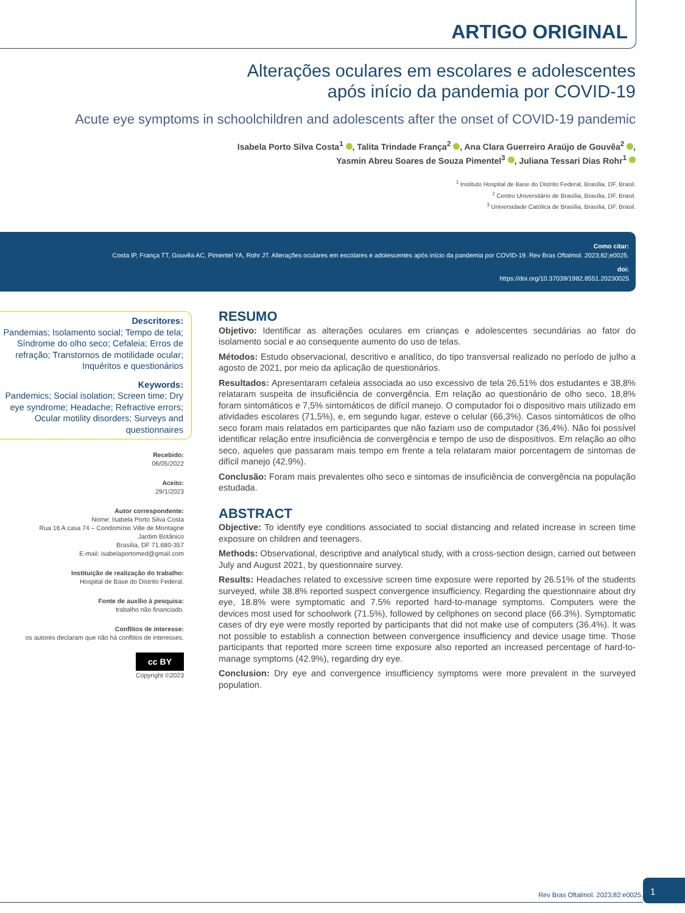ARTIGO ORIGINAL
Alterações oculares em escolares e adolescentes
após início da pandemia por COVID-19
Acute eye symptoms in schoolchildren and adolescents after the onset of COVID-19 pandemic
Isabela Porto Silva Costa<sup>1</sup> , Talita Trindade França<sup>2</sup> , Ana Clara Guerreiro Araújo de Gouvêa<sup>2</sup> ,
Yasmin Abreu Soares de Souza Pimentel<sup>3</sup> , Juliana Tessari Dias Rohr<sup>1</sup>
<sup>1</sup> Instituto Hospital de Base do Distrito Federal, Brasília, DF, Brasil.
<sup>2</sup> Centro Universitário de Brasília, Brasília, DF, Brasil.
<sup>3</sup> Universidade Católica de Brasília, Brasília, DF, Brasil.
Como citar:
Costa IP, França TT, Gouvêa AC, Pimentel YA, Rohr JT. Alterações oculares em escolares e adolescentes após início da pandemia por COVID-19. Rev Bras Oftalmol. 2023;82;e0025.
doi:
https://doi.org/10.37039/1982.8551.20230025
Descritores:
Pandemias; Isolamento social; Tempo de tela; Síndrome do olho seco; Cefaleia; Erros de refração; Transtornos de motilidade ocular; Inquéritos e questionários
Keywords:
Pandemics; Social isolation; Screen time; Dry eye syndrome; Headache; Refractive errors; Ocular motility disorders; Surveys and questionnaires
Recebido:
06/05/2022
Aceito:
29/1/2023
Autor correspondente:
Nome: Isabela Porto Silva Costa
Rua 16 A casa 74 – Condomínio Ville de Montagne
Jardim Botânico
Brasília, DF 71.680-357
E-mail: isabelaportomed@gmail.com
Instituição de realização do trabalho:
Hospital de Base do Distrito Federal.
Fonte de auxílio à pesquisa:
trabalho não financiado.
Conflitos de interesse:
os autores declaram que não há conflitos de interesses.
cc BY
Copyright ©2023
RESUMO
Objetivo: Identificar as alterações oculares em crianças e adolescentes secundárias ao fator do isolamento social e ao consequente aumento do uso de telas.
Métodos: Estudo observacional, descritivo e analítico, do tipo transversal realizado no período de julho a agosto de 2021, por meio da aplicação de questionários.
Resultados: Apresentaram cefaleia associada ao uso excessivo de tela 26,51% dos estudantes e 38,8% relataram suspeita de insuficiência de convergência. Em relação ao questionário de olho seco, 18,8% foram sintomáticos e 7,5% sintomáticos de difícil manejo. O computador foi o dispositivo mais utilizado em atividades escolares (71,5%), e, em segundo lugar, esteve o celular (66,3%). Casos sintomáticos de olho seco foram mais relatados em participantes que não faziam uso de computador (36,4%). Não foi possível identificar relação entre insuficiência de convergência e tempo de uso de dispositivos. Em relação ao olho seco, aqueles que passaram mais tempo em frente a tela relataram maior porcentagem de sintomas de difícil manejo (42,9%).
Conclusão: Foram mais prevalentes olho seco e sintomas de insuficiência de convergência na população estudada.
ABSTRACT
Objective: To identify eye conditions associated to social distancing and related increase in screen time exposure on children and teenagers.
Methods: Observational, descriptive and analytical study, with a cross-section design, carried out between July and August 2021, by questionnaire survey.
Results: Headaches related to excessive screen time exposure were reported by 26.51% of the students surveyed, while 38.8% reported suspect convergence insufficiency. Regarding the questionnaire about dry eye, 18.8% were symptomatic and 7.5% reported hard-to-manage symptoms. Computers were the devices most used for schoolwork (71.5%), followed by cellphones on second place (66.3%). Symptomatic cases of dry eye were mostly reported by participants that did not make use of computers (36.4%). It was not possible to establish a connection between convergence insufficiency and device usage time. Those participants that reported more screen time exposure also reported an increased percentage of hard-to-manage symptoms (42.9%), regarding dry eye.
Conclusion: Dry eye and convergence insufficiency symptoms were more prevalent in the surveyed population.
Rev Bras Oftalmol. 2023;82:e0025.
1